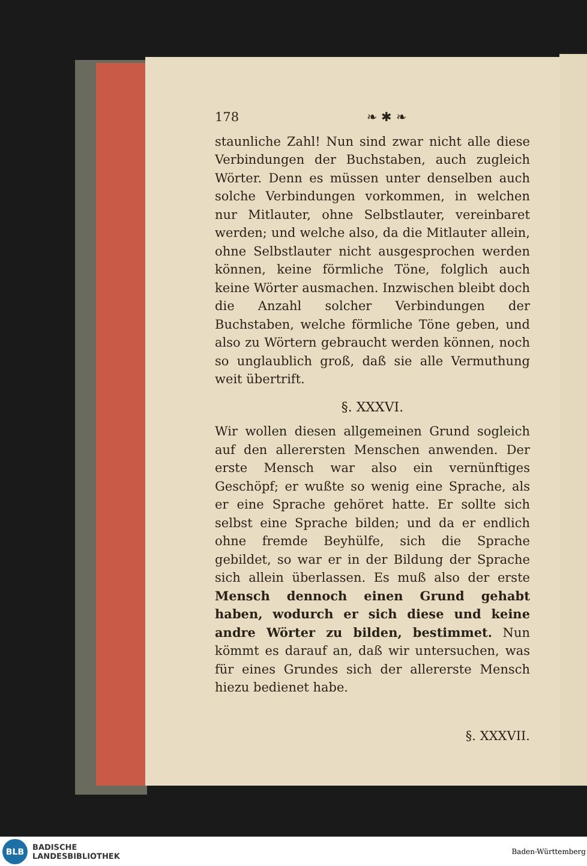178 ❧ ✱ ❧
staunliche Zahl! Nun sind zwar nicht alle diese Verbindungen der Buchstaben, auch zugleich Wörter. Denn es müssen unter denselben auch solche Verbindungen vorkommen, in welchen nur Mitlauter, ohne Selbstlauter, vereinbaret werden; und welche also, da die Mitlauter allein, ohne Selbstlauter nicht ausgesprochen werden können, keine förmliche Töne, folglich auch keine Wörter ausmachen. Inzwischen bleibt doch die Anzahl solcher Verbindungen der Buchstaben, welche förmliche Töne geben, und also zu Wörtern gebraucht werden können, noch so unglaublich groß, daß sie alle Vermuthung weit übertrift.
§. XXXVI.
Wir wollen diesen allgemeinen Grund sogleich auf den allerersten Menschen anwenden. Der erste Mensch war also ein vernünftiges Geschöpf; er wußte so wenig eine Sprache, als er eine Sprache gehöret hatte. Er sollte sich selbst eine Sprache bilden; und da er endlich ohne fremde Beyhülfe, sich die Sprache gebildet, so war er in der Bildung der Sprache sich allein überlassen. Es muß also der erste Mensch dennoch einen Grund gehabt haben, wodurch er sich diese und keine andre Wörter zu bilden, bestimmet. Nun kömmt es darauf an, daß wir untersuchen, was für eines Grundes sich der allererste Mensch hiezu bedienet habe.
§. XXXVII.
BLB
BADISCHE
LANDESBIBLIOTHEK
Baden-Württemberg